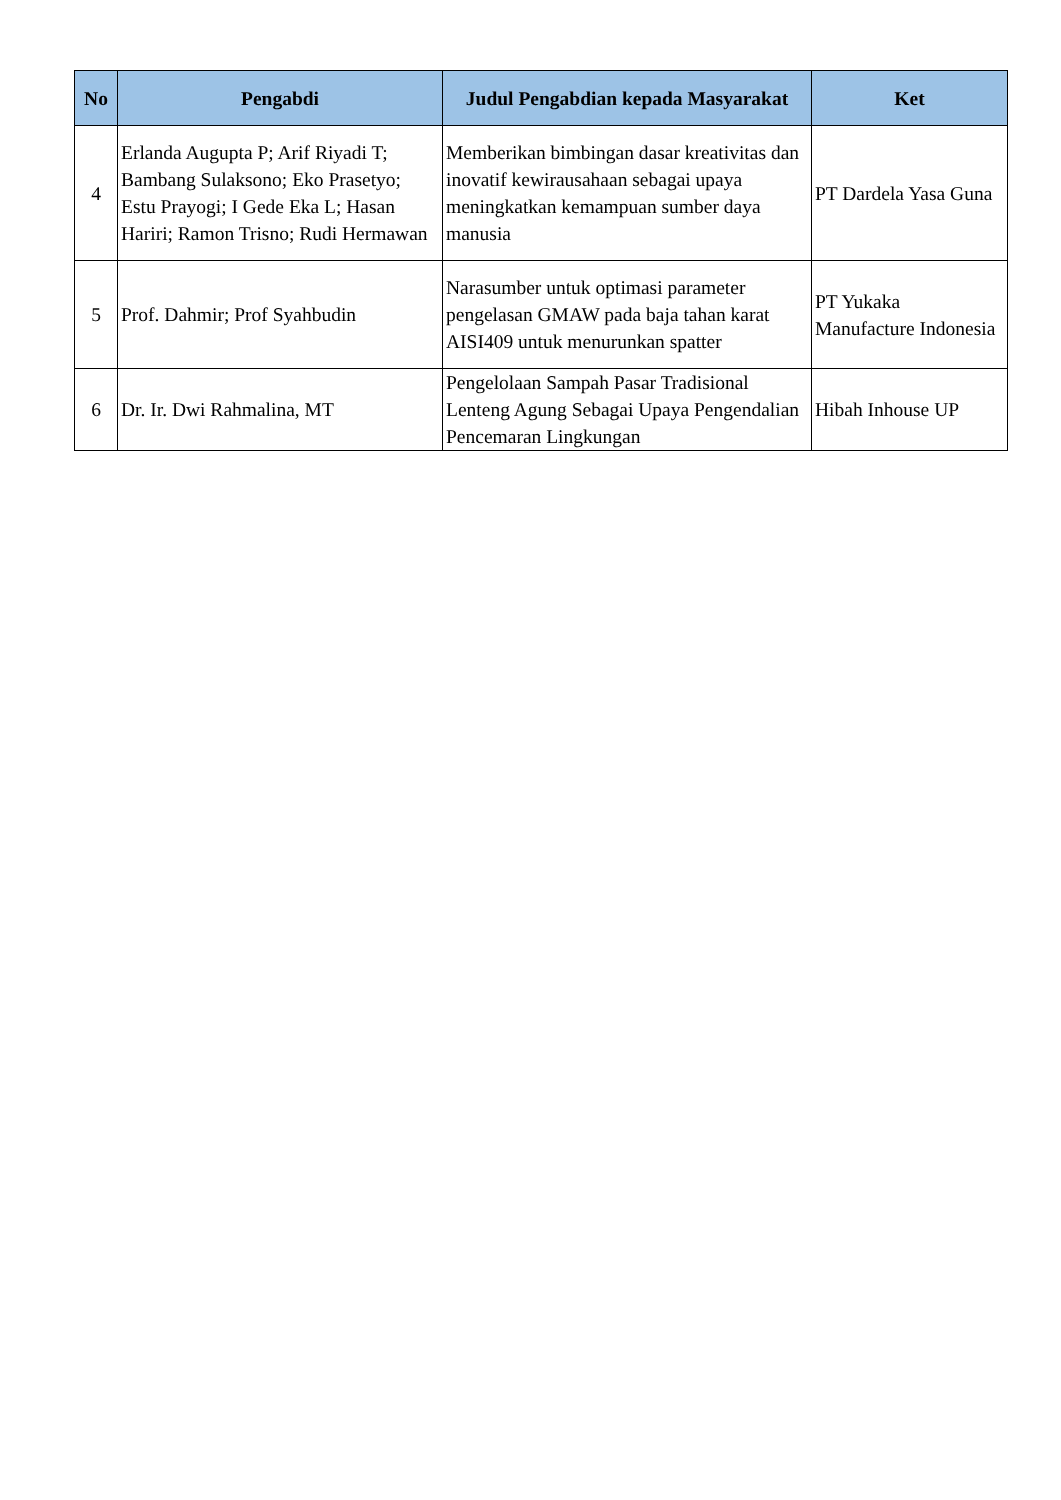| No | Pengabdi | Judul Pengabdian kepada Masyarakat | Ket |
| --- | --- | --- | --- |
| 4 | Erlanda Augupta P; Arif Riyadi T; Bambang Sulaksono; Eko Prasetyo; Estu Prayogi; I Gede Eka L; Hasan Hariri; Ramon Trisno; Rudi Hermawan | Memberikan bimbingan dasar kreativitas dan inovatif kewirausahaan sebagai upaya meningkatkan kemampuan sumber daya manusia | PT Dardela Yasa Guna |
| 5 | Prof. Dahmir; Prof Syahbudin | Narasumber untuk optimasi parameter pengelasan GMAW pada baja tahan karat AISI409 untuk menurunkan spatter | PT Yukaka Manufacture Indonesia |
| 6 | Dr. Ir. Dwi Rahmalina, MT | Pengelolaan Sampah Pasar Tradisional Lenteng Agung Sebagai Upaya Pengendalian Pencemaran Lingkungan | Hibah Inhouse UP |